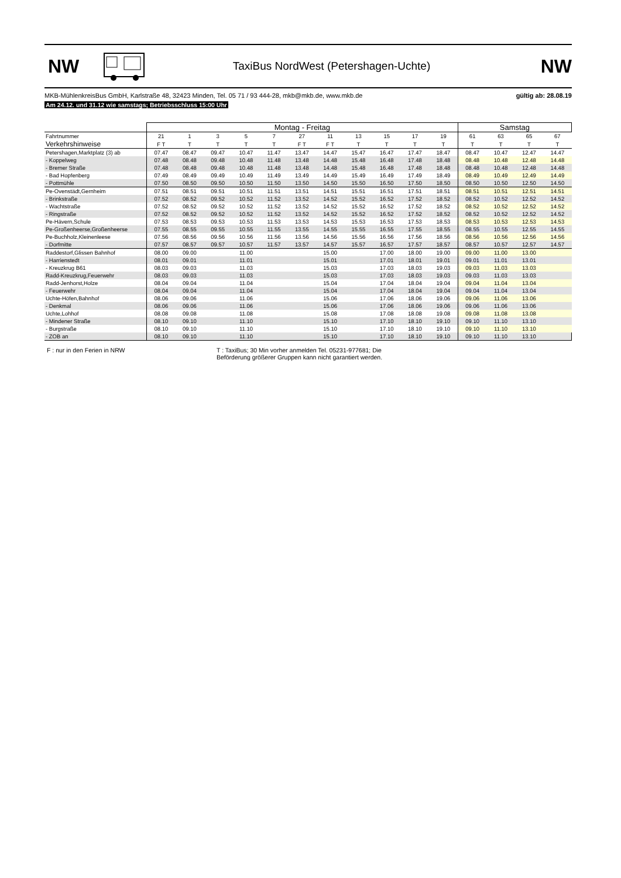NW
TaxiBus NordWest (Petershagen-Uchte)
NW
MKB-MühlenkreisBus GmbH, Karlstraße 48, 32423 Minden, Tel. 05 71 / 93 444-28, mkb@mkb.de, www.mkb.de gültig ab: 28.08.19
Am 24.12. und 31.12 wie samstags; Betriebsschluss 15:00 Uhr
| | Montag - Freitag | | | | | | | | | | | Samstag | | | |
| --- | --- | --- | --- | --- | --- | --- | --- | --- | --- | --- | --- | --- | --- | --- | --- |
| Fahrtnummer | 21 | 1 | 3 | 5 | 7 | 27 | 11 | 13 | 15 | 17 | 19 | 61 | 63 | 65 | 67 |
| Verkehrshinweise | F T | T | T | T | T | F T | F T | T | T | T | T | T | T | T | T |
| Petershagen,Marktplatz (3) ab | 07.47 | 08.47 | 09.47 | 10.47 | 11.47 | 13.47 | 14.47 | 15.47 | 16.47 | 17.47 | 18.47 | 08.47 | 10.47 | 12.47 | 14.47 |
| - Koppelweg | 07.48 | 08.48 | 09.48 | 10.48 | 11.48 | 13.48 | 14.48 | 15.48 | 16.48 | 17.48 | 18.48 | 08.48 | 10.48 | 12.48 | 14.48 |
| - Bremer Straße | 07.48 | 08.48 | 09.48 | 10.48 | 11.48 | 13.48 | 14.48 | 15.48 | 16.48 | 17.48 | 18.48 | 08.48 | 10.48 | 12.48 | 14.48 |
| - Bad Hopfenberg | 07.49 | 08.49 | 09.49 | 10.49 | 11.49 | 13.49 | 14.49 | 15.49 | 16.49 | 17.49 | 18.49 | 08.49 | 10.49 | 12.49 | 14.49 |
| - Pottmühle | 07.50 | 08.50 | 09.50 | 10.50 | 11.50 | 13.50 | 14.50 | 15.50 | 16.50 | 17.50 | 18.50 | 08.50 | 10.50 | 12.50 | 14.50 |
| Pe-Ovenstädt,Gernheim | 07.51 | 08.51 | 09.51 | 10.51 | 11.51 | 13.51 | 14.51 | 15.51 | 16.51 | 17.51 | 18.51 | 08.51 | 10.51 | 12.51 | 14.51 |
| - Brinkstraße | 07.52 | 08.52 | 09.52 | 10.52 | 11.52 | 13.52 | 14.52 | 15.52 | 16.52 | 17.52 | 18.52 | 08.52 | 10.52 | 12.52 | 14.52 |
| - Wachtstraße | 07.52 | 08.52 | 09.52 | 10.52 | 11.52 | 13.52 | 14.52 | 15.52 | 16.52 | 17.52 | 18.52 | 08.52 | 10.52 | 12.52 | 14.52 |
| - Ringstraße | 07.52 | 08.52 | 09.52 | 10.52 | 11.52 | 13.52 | 14.52 | 15.52 | 16.52 | 17.52 | 18.52 | 08.52 | 10.52 | 12.52 | 14.52 |
| Pe-Hävern,Schule | 07.53 | 08.53 | 09.53 | 10.53 | 11.53 | 13.53 | 14.53 | 15.53 | 16.53 | 17.53 | 18.53 | 08.53 | 10.53 | 12.53 | 14.53 |
| Pe-Großenheerse,Großenheerse | 07.55 | 08.55 | 09.55 | 10.55 | 11.55 | 13.55 | 14.55 | 15.55 | 16.55 | 17.55 | 18.55 | 08.55 | 10.55 | 12.55 | 14.55 |
| Pe-Buchholz,Kleinenleese | 07.56 | 08.56 | 09.56 | 10.56 | 11.56 | 13.56 | 14.56 | 15.56 | 16.56 | 17.56 | 18.56 | 08.56 | 10.56 | 12.56 | 14.56 |
| - Dorfmitte | 07.57 | 08.57 | 09.57 | 10.57 | 11.57 | 13.57 | 14.57 | 15.57 | 16.57 | 17.57 | 18.57 | 08.57 | 10.57 | 12.57 | 14.57 |
| Raddestorf,Glissen Bahnhof | 08.00 | 09.00 | | 11.00 | | | 15.00 | | 17.00 | 18.00 | 19.00 | 09.00 | 11.00 | 13.00 | |
| - Harrienstedt | 08.01 | 09.01 | | 11.01 | | | 15.01 | | 17.01 | 18.01 | 19.01 | 09.01 | 11.01 | 13.01 | |
| - Kreuzkrug B61 | 08.03 | 09.03 | | 11.03 | | | 15.03 | | 17.03 | 18.03 | 19.03 | 09.03 | 11.03 | 13.03 | |
| Radd-Kreuzkrug,Feuerwehr | 08.03 | 09.03 | | 11.03 | | | 15.03 | | 17.03 | 18.03 | 19.03 | 09.03 | 11.03 | 13.03 | |
| Radd-Jenhorst,Holze | 08.04 | 09.04 | | 11.04 | | | 15.04 | | 17.04 | 18.04 | 19.04 | 09.04 | 11.04 | 13.04 | |
| - Feuerwehr | 08.04 | 09.04 | | 11.04 | | | 15.04 | | 17.04 | 18.04 | 19.04 | 09.04 | 11.04 | 13.04 | |
| Uchte-Höfen,Bahnhof | 08.06 | 09.06 | | 11.06 | | | 15.06 | | 17.06 | 18.06 | 19.06 | 09.06 | 11.06 | 13.06 | |
| - Denkmal | 08.06 | 09.06 | | 11.06 | | | 15.06 | | 17.06 | 18.06 | 19.06 | 09.06 | 11.06 | 13.06 | |
| Uchte,Lohhof | 08.08 | 09.08 | | 11.08 | | | 15.08 | | 17.08 | 18.08 | 19.08 | 09.08 | 11.08 | 13.08 | |
| - Mindener Straße | 08.10 | 09.10 | | 11.10 | | | 15.10 | | 17.10 | 18.10 | 19.10 | 09.10 | 11.10 | 13.10 | |
| - Burgstraße | 08.10 | 09.10 | | 11.10 | | | 15.10 | | 17.10 | 18.10 | 19.10 | 09.10 | 11.10 | 13.10 | |
| - ZOB an | 08.10 | 09.10 | | 11.10 | | | 15.10 | | 17.10 | 18.10 | 19.10 | 09.10 | 11.10 | 13.10 | |
F : nur in den Ferien in NRW T : TaxiBus; 30 Min vorher anmelden Tel. 05231-977681; Die Beförderung größerer Gruppen kann nicht garantiert werden.